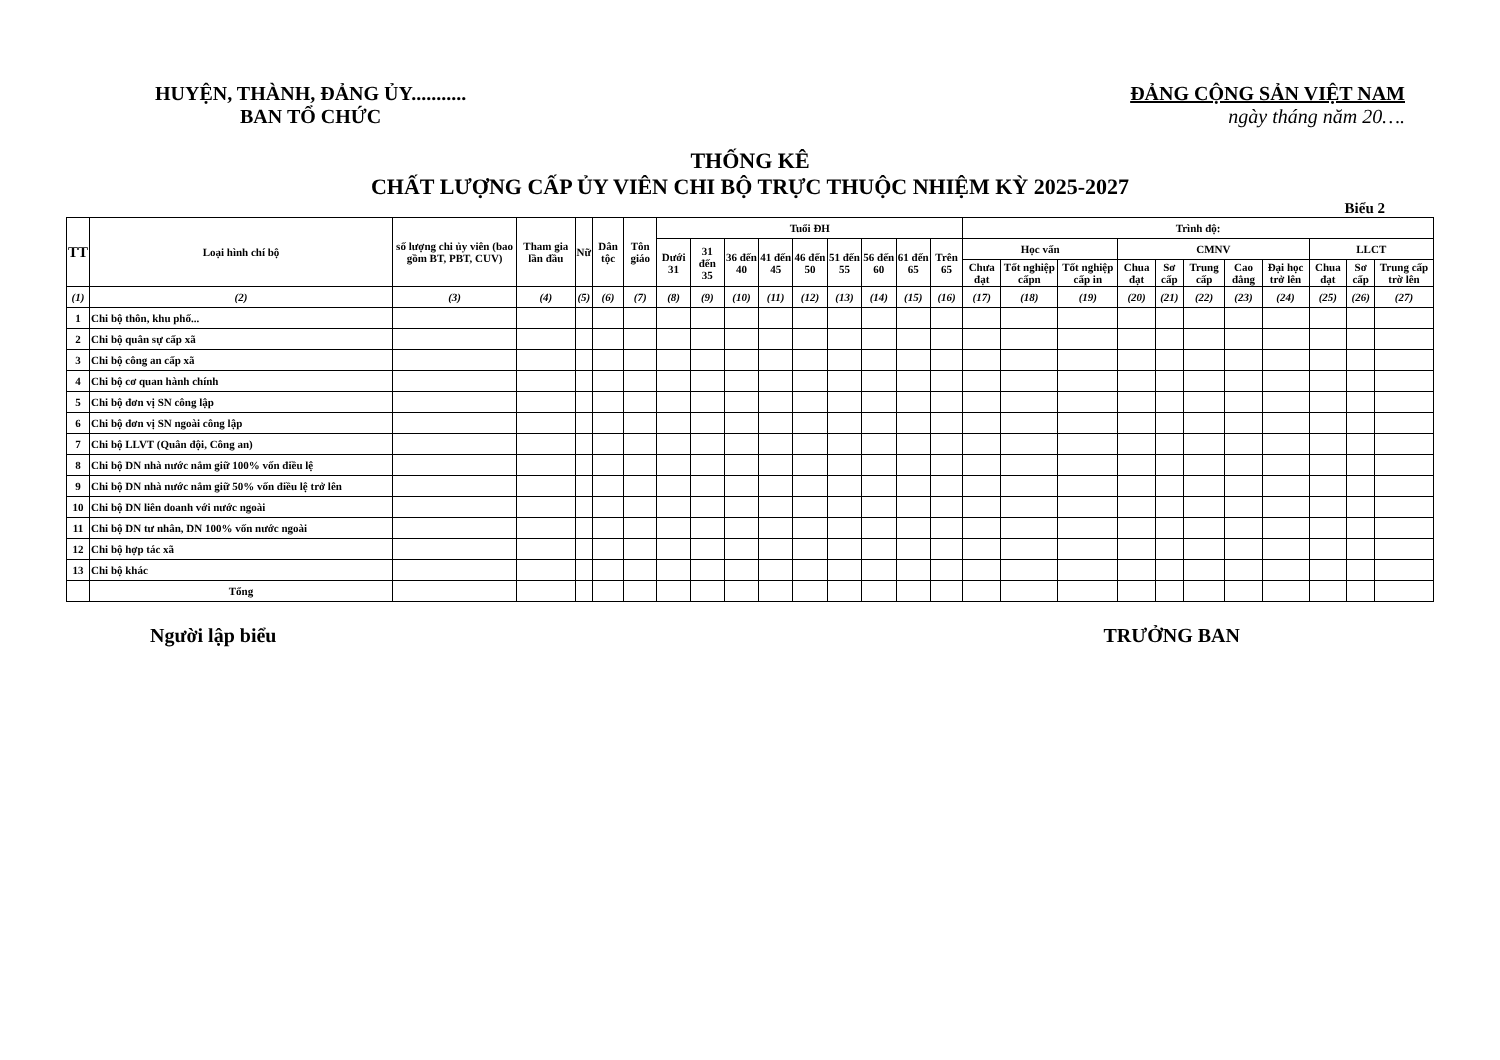HUYỆN, THÀNH, ĐẢNG ỦY...........
BAN TỔ CHỨC
ĐẢNG CỘNG SẢN VIỆT NAM
ngày tháng năm 20….
THỐNG KÊ
CHẤT LƯỢNG CẤP ỦY VIÊN CHI BỘ TRỰC THUỘC NHIỆM KỲ 2025-2027
Biểu 2
| TT | Loại hình chí bộ | số lượng chi ủy viên (bao gồm BT, PBT, CUV) | Tham gia lần đầu | Nữ | Dân tộc | Tôn giáo | Tuổi ĐH | | | | | | | | | Trình độ: | | | | | | | | | | |
| --- | --- | --- | --- | --- | --- | --- | --- | --- | --- | --- | --- | --- | --- | --- | --- | --- | --- | --- | --- | --- | --- | --- | --- | --- | --- | --- |
| | | | | | | | Dưới 31 | 31 đến 35 | 36 đến 40 | 41 đến 45 | 46 đến 50 | 51 đến 55 | 56 đến 60 | 61 đến 65 | Trên 65 | Học vấn | | | CMNV | | | | | LLCT | | |
| | | | | | | | | | | | | | | | | Chưa đạt | Tốt nghiệp cấpn | Tốt nghiệp cấp in | Chua đạt | Sơ cấp | Trung cấp | Cao đẳng | Đại học trở lên | Chua đạt | Sơ cấp | Trung cấp trờ lên |
| (1) | (2) | (3) | (4) | (5) | (6) | (7) | (8) | (9) | (10) | (11) | (12) | (13) | (14) | (15) | (16) | (17) | (18) | (19) | (20) | (21) | (22) | (23) | (24) | (25) | (26) | (27) |
| 1 | Chi bộ thôn, khu phố... | | | | | | | | | | | | | | | | | | | | | | | | | |
| 2 | Chi bộ quân sự cấp xã | | | | | | | | | | | | | | | | | | | | | | | | | |
| 3 | Chi bộ công an cấp xã | | | | | | | | | | | | | | | | | | | | | | | | | |
| 4 | Chi bộ cơ quan hành chính | | | | | | | | | | | | | | | | | | | | | | | | | |
| 5 | Chi bộ đơn vị SN công lập | | | | | | | | | | | | | | | | | | | | | | | | | |
| 6 | Chi bộ đơn vị SN ngoài công lập | | | | | | | | | | | | | | | | | | | | | | | | | |
| 7 | Chi bộ LLVT (Quân đội, Công an) | | | | | | | | | | | | | | | | | | | | | | | | | |
| 8 | Chi bộ DN nhà nước nắm giữ 100% vốn điều lệ | | | | | | | | | | | | | | | | | | | | | | | | | |
| 9 | Chi bộ DN nhà nước nắm giữ 50% vốn điều lệ trở lên | | | | | | | | | | | | | | | | | | | | | | | | | |
| 10 | Chi bộ DN liên doanh với nước ngoài | | | | | | | | | | | | | | | | | | | | | | | | | |
| 11 | Chi bộ DN tư nhân, DN 100% vốn nước ngoài | | | | | | | | | | | | | | | | | | | | | | | | | |
| 12 | Chi bộ hợp tác xã | | | | | | | | | | | | | | | | | | | | | | | | | |
| 13 | Chi bộ khác | | | | | | | | | | | | | | | | | | | | | | | | | |
| | Tổng | | | | | | | | | | | | | | | | | | | | | | | | | |
Người lập biểu TRƯỞNG BAN